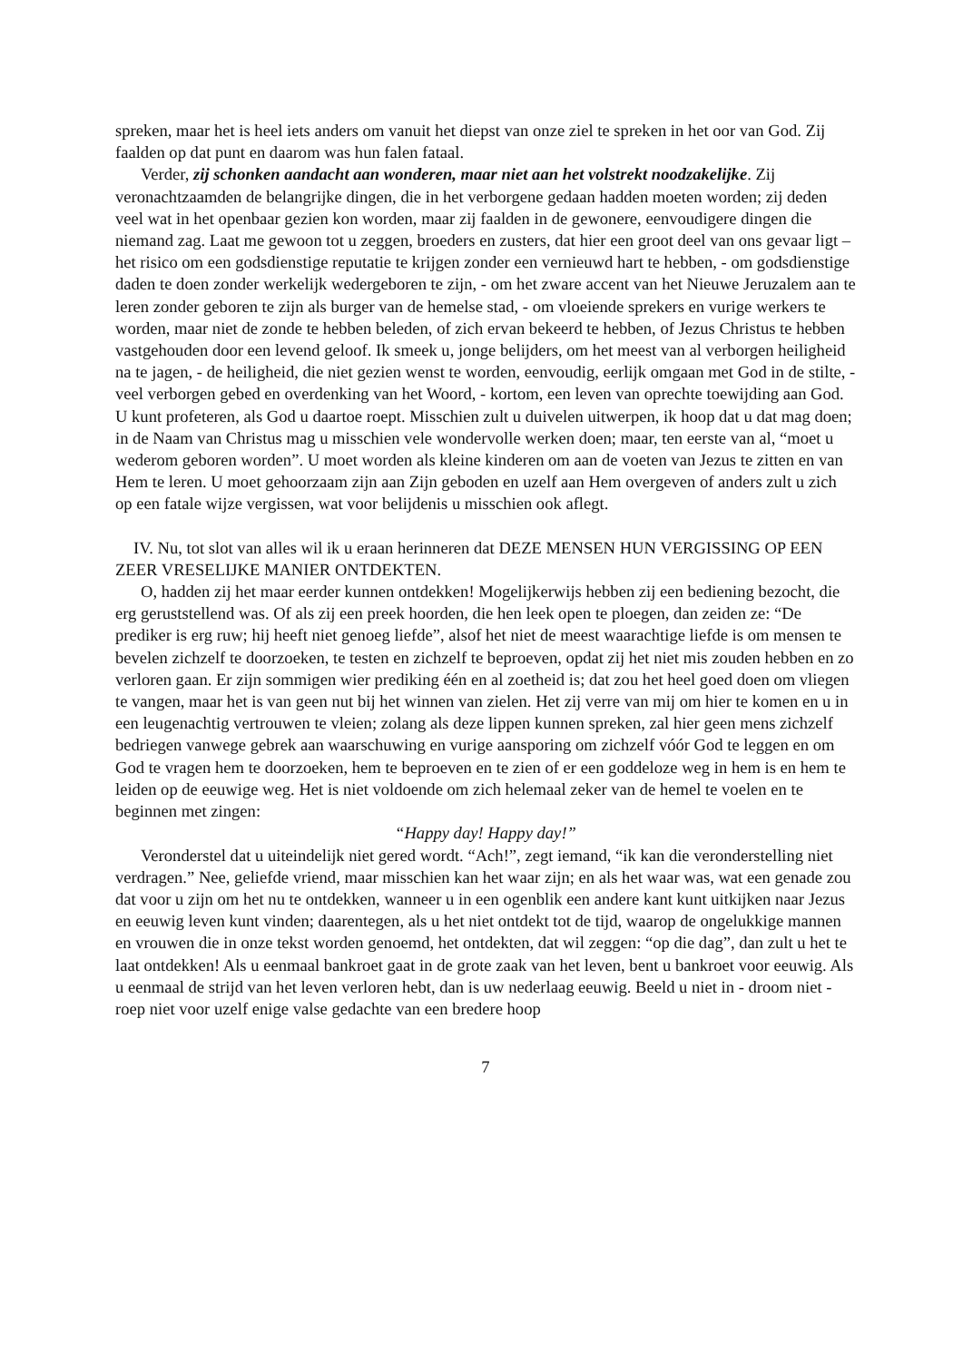spreken, maar het is heel iets anders om vanuit het diepst van onze ziel te spreken in het oor van God. Zij faalden op dat punt en daarom was hun falen fataal.
Verder, zij schonken aandacht aan wonderen, maar niet aan het volstrekt noodzakelijke. Zij veronachtzaamden de belangrijke dingen, die in het verborgene gedaan hadden moeten worden; zij deden veel wat in het openbaar gezien kon worden, maar zij faalden in de gewonere, eenvoudigere dingen die niemand zag. Laat me gewoon tot u zeggen, broeders en zusters, dat hier een groot deel van ons gevaar ligt – het risico om een godsdienstige reputatie te krijgen zonder een vernieuwd hart te hebben, - om godsdienstige daden te doen zonder werkelijk wedergeboren te zijn, - om het zware accent van het Nieuwe Jeruzalem aan te leren zonder geboren te zijn als burger van de hemelse stad, - om vloeiende sprekers en vurige werkers te worden, maar niet de zonde te hebben beleden, of zich ervan bekeerd te hebben, of Jezus Christus te hebben vastgehouden door een levend geloof. Ik smeek u, jonge belijders, om het meest van al verborgen heiligheid na te jagen, - de heiligheid, die niet gezien wenst te worden, eenvoudig, eerlijk omgaan met God in de stilte, - veel verborgen gebed en overdenking van het Woord, - kortom, een leven van oprechte toewijding aan God. U kunt profeteren, als God u daartoe roept. Misschien zult u duivelen uitwerpen, ik hoop dat u dat mag doen; in de Naam van Christus mag u misschien vele wondervolle werken doen; maar, ten eerste van al, “moet u wederom geboren worden”. U moet worden als kleine kinderen om aan de voeten van Jezus te zitten en van Hem te leren. U moet gehoorzaam zijn aan Zijn geboden en uzelf aan Hem overgeven of anders zult u zich op een fatale wijze vergissen, wat voor belijdenis u misschien ook aflegt.
IV. Nu, tot slot van alles wil ik u eraan herinneren dat DEZE MENSEN HUN VERGISSING OP EEN ZEER VRESELIJKE MANIER ONTDEKTEN.
O, hadden zij het maar eerder kunnen ontdekken! Mogelijkerwijs hebben zij een bediening bezocht, die erg geruststellend was. Of als zij een preek hoorden, die hen leek open te ploegen, dan zeiden ze: “De prediker is erg ruw; hij heeft niet genoeg liefde”, alsof het niet de meest waarachtige liefde is om mensen te bevelen zichzelf te doorzoeken, te testen en zichzelf te beproeven, opdat zij het niet mis zouden hebben en zo verloren gaan. Er zijn sommigen wier prediking één en al zoetheid is; dat zou het heel goed doen om vliegen te vangen, maar het is van geen nut bij het winnen van zielen. Het zij verre van mij om hier te komen en u in een leugenachtig vertrouwen te vleien; zolang als deze lippen kunnen spreken, zal hier geen mens zichzelf bedriegen vanwege gebrek aan waarschuwing en vurige aansporing om zichzelf vóór God te leggen en om God te vragen hem te doorzoeken, hem te beproeven en te zien of er een goddeloze weg in hem is en hem te leiden op de eeuwige weg. Het is niet voldoende om zich helemaal zeker van de hemel te voelen en te beginnen met zingen:
“Happy day! Happy day!”
Veronderstel dat u uiteindelijk niet gered wordt. “Ach!”, zegt iemand, “ik kan die veronderstelling niet verdragen.” Nee, geliefde vriend, maar misschien kan het waar zijn; en als het waar was, wat een genade zou dat voor u zijn om het nu te ontdekken, wanneer u in een ogenblik een andere kant kunt uitkijken naar Jezus en eeuwig leven kunt vinden; daarentegen, als u het niet ontdekt tot de tijd, waarop de ongelukkige mannen en vrouwen die in onze tekst worden genoemd, het ontdekten, dat wil zeggen: “op die dag”, dan zult u het te laat ontdekken! Als u eenmaal bankroet gaat in de grote zaak van het leven, bent u bankroet voor eeuwig. Als u eenmaal de strijd van het leven verloren hebt, dan is uw nederlaag eeuwig. Beeld u niet in - droom niet - roep niet voor uzelf enige valse gedachte van een bredere hoop
7